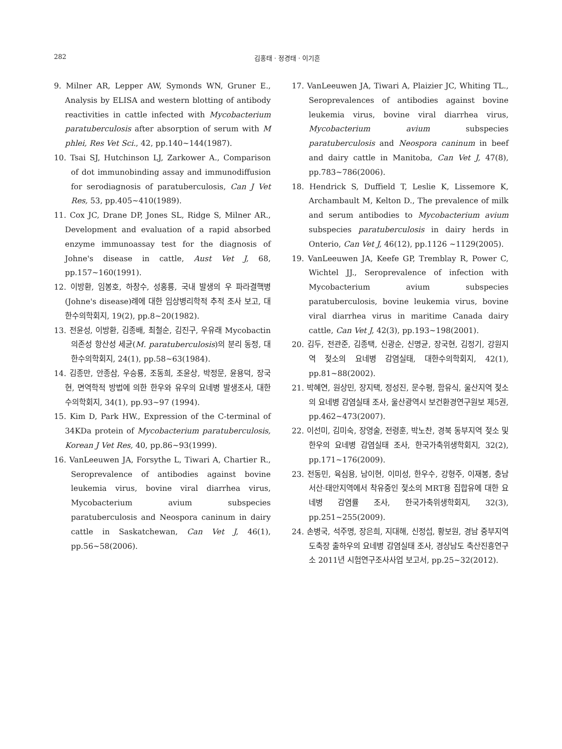282 김홍태 · 정경태 · 이기흔
9. Milner AR, Lepper AW, Symonds WN, Gruner E., Analysis by ELISA and western blotting of antibody reactivities in cattle infected with Mycobacterium paratuberculosis after absorption of serum with M phlei, Res Vet Sci., 42, pp.140~144(1987).
10. Tsai SJ, Hutchinson LJ, Zarkower A., Comparison of dot immunobinding assay and immunodiffusion for serodiagnosis of paratuberculosis, Can J Vet Res, 53, pp.405~410(1989).
11. Cox JC, Drane DP, Jones SL, Ridge S, Milner AR., Development and evaluation of a rapid absorbed enzyme immunoassay test for the diagnosis of Johne's disease in cattle, Aust Vet J, 68, pp.157~160(1991).
12. 이방환, 임봉호, 하창수, 성홍룡, 국내 발생의 우 파라결핵병(Johne's disease)례에 대한 임상병리학적 추적 조사 보고, 대한수의학회지, 19(2), pp.8~20(1982).
13. 전윤성, 이방환, 김종배, 최철순, 김진구, 우유래 Mycobactin 의존성 항산성 세균(M. paratuberculosis)의 분리 동정, 대한수의학회지, 24(1), pp.58~63(1984).
14. 김종만, 안종삼, 우승룡, 조동희, 조윤상, 박정문, 윤용덕, 장국현, 면역학적 방법에 의한 한우와 유우의 요네병 발생조사, 대한수의학회지, 34(1), pp.93~97 (1994).
15. Kim D, Park HW., Expression of the C-terminal of 34KDa protein of Mycobacterium paratuberculosis, Korean J Vet Res, 40, pp.86~93(1999).
16. VanLeeuwen JA, Forsythe L, Tiwari A, Chartier R., Seroprevalence of antibodies against bovine leukemia virus, bovine viral diarrhea virus, Mycobacterium avium subspecies paratuberculosis and Neospora caninum in dairy cattle in Saskatchewan, Can Vet J, 46(1), pp.56~58(2006).
17. VanLeeuwen JA, Tiwari A, Plaizier JC, Whiting TL., Seroprevalences of antibodies against bovine leukemia virus, bovine viral diarrhea virus, Mycobacterium avium subspecies paratuberculosis and Neospora caninum in beef and dairy cattle in Manitoba, Can Vet J, 47(8), pp.783~786(2006).
18. Hendrick S, Duffield T, Leslie K, Lissemore K, Archambault M, Kelton D., The prevalence of milk and serum antibodies to Mycobacterium avium subspecies paratuberculosis in dairy herds in Onterio, Can Vet J, 46(12), pp.1126 ~1129(2005).
19. VanLeeuwen JA, Keefe GP, Tremblay R, Power C, Wichtel JJ., Seroprevalence of infection with Mycobacterium avium subspecies paratuberculosis, bovine leukemia virus, bovine viral diarrhea virus in maritime Canada dairy cattle, Can Vet J, 42(3), pp.193~198(2001).
20. 김두, 전관준, 김종택, 신광순, 신명균, 장국현, 김정기, 강원지역 젖소의 요네병 감염실태, 대한수의학회지, 42(1), pp.81~88(2002).
21. 박혜연, 원상민, 장지택, 정성진, 문수평, 함유식, 울산지역 젖소의 요네병 감염실태 조사, 울산광역시 보건환경연구원보 제5권, pp.462~473(2007).
22. 이선미, 김미숙, 장영술, 전령훈, 박노찬, 경북 동부지역 젖소 및 한우의 요네병 감염실태 조사, 한국가축위생학회지, 32(2), pp.171~176(2009).
23. 전동민, 육심용, 남이현, 이미성, 한우수, 강형주, 이재봉, 충남 서산·태안지역에서 착유중인 젖소의 MRT용 집합유에 대한 요네병 감염률 조사, 한국가축위생학회지, 32(3), pp.251~255(2009).
24. 손병국, 석주명, 장은희, 지대해, 신정섭, 황보원, 경남 중부지역 도축장 출하우의 요네병 감염실태 조사, 경상남도 축산진흥연구소 2011년 시험연구조사사업 보고서, pp.25~32(2012).